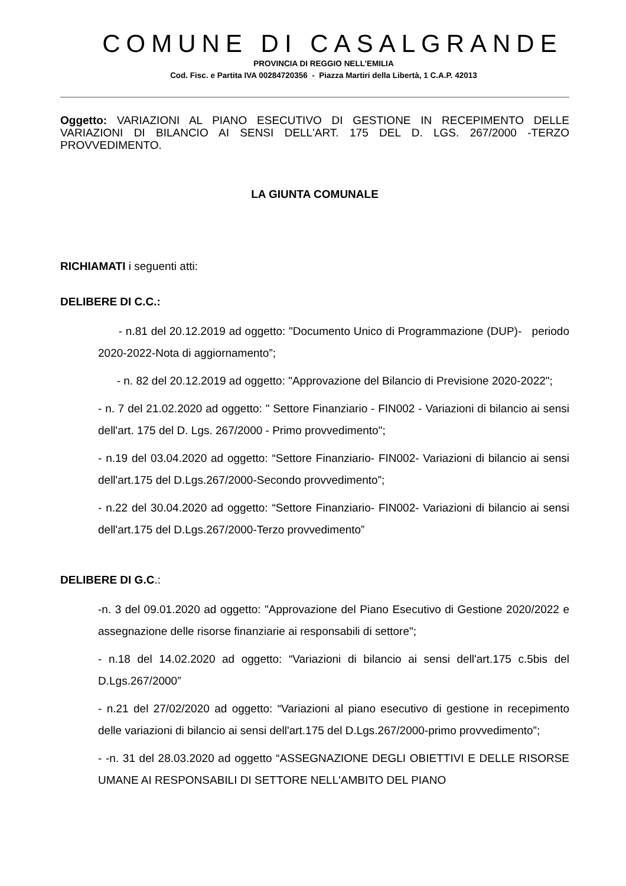COMUNE DI CASALGRANDE
PROVINCIA DI REGGIO NELL’EMILIA
Cod. Fisc. e Partita IVA 00284720356 - Piazza Martiri della Libertà, 1 C.A.P. 42013
Oggetto: VARIAZIONI AL PIANO ESECUTIVO DI GESTIONE IN RECEPIMENTO DELLE VARIAZIONI DI BILANCIO AI SENSI DELL'ART. 175 DEL D. LGS. 267/2000 -TERZO PROVVEDIMENTO.
LA GIUNTA COMUNALE
RICHIAMATI i seguenti atti:
DELIBERE DI C.C.:
- n.81 del 20.12.2019 ad oggetto: "Documento Unico di Programmazione (DUP)- periodo 2020-2022-Nota di aggiornamento”;
- n. 82 del 20.12.2019 ad oggetto: "Approvazione del Bilancio di Previsione 2020-2022";
- n. 7 del 21.02.2020 ad oggetto: " Settore Finanziario - FIN002 - Variazioni di bilancio ai sensi dell'art. 175 del D. Lgs. 267/2000 - Primo provvedimento";
- n.19 del 03.04.2020 ad oggetto: “Settore Finanziario- FIN002- Variazioni di bilancio ai sensi dell'art.175 del D.Lgs.267/2000-Secondo provvedimento”;
- n.22 del 30.04.2020 ad oggetto: “Settore Finanziario- FIN002- Variazioni di bilancio ai sensi dell'art.175 del D.Lgs.267/2000-Terzo provvedimento”
DELIBERE DI G.C.:
-n. 3 del 09.01.2020 ad oggetto: "Approvazione del Piano Esecutivo di Gestione 2020/2022 e assegnazione delle risorse finanziarie ai responsabili di settore";
- n.18 del 14.02.2020 ad oggetto: “Variazioni di bilancio ai sensi dell'art.175 c.5bis del D.Lgs.267/2000”
- n.21 del 27/02/2020 ad oggetto: “Variazioni al piano esecutivo di gestione in recepimento delle variazioni di bilancio ai sensi dell'art.175 del D.Lgs.267/2000-primo provvedimento”;
- -n. 31 del 28.03.2020 ad oggetto “ASSEGNAZIONE DEGLI OBIETTIVI E DELLE RISORSE UMANE AI RESPONSABILI DI SETTORE NELL'AMBITO DEL PIANO